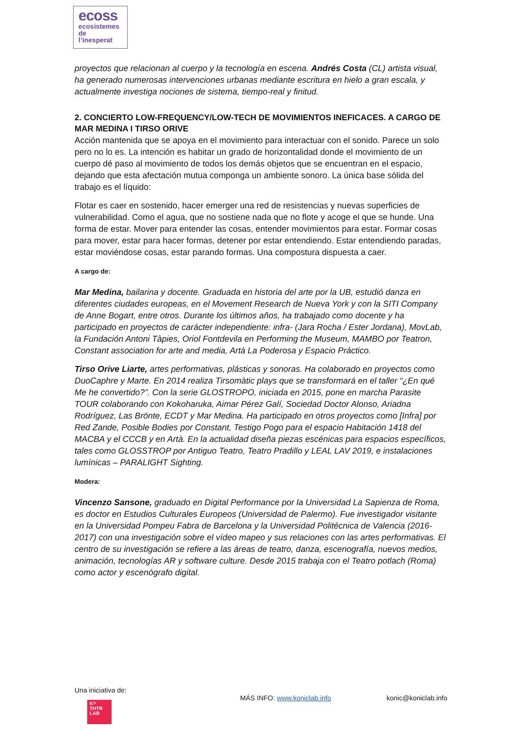ecoss
ecosistemes
de
l’inesperat
proyectos que relacionan al cuerpo y la tecnología en escena. Andrés Costa (CL) artista visual, ha generado numerosas intervenciones urbanas mediante escritura en hielo a gran escala, y actualmente investiga nociones de sistema, tiempo-real y finitud.
2. CONCIERTO LOW-FREQUENCY/LOW-TECH DE MOVIMIENTOS INEFICACES. A CARGO DE MAR MEDINA I TIRSO ORIVE
Acción mantenida que se apoya en el movimiento para interactuar con el sonido. Parece un solo pero no lo es. La intención es habitar un grado de horizontalidad donde el movimiento de un cuerpo dé paso al movimiento de todos los demás objetos que se encuentran en el espacio, dejando que esta afectación mutua componga un ambiente sonoro. La única base sólida del trabajo es el líquido:
Flotar es caer en sostenido, hacer emerger una red de resistencias y nuevas superficies de vulnerabilidad. Como el agua, que no sostiene nada que no flote y acoge el que se hunde. Una forma de estar. Mover para entender las cosas, entender movimientos para estar. Formar cosas para mover, estar para hacer formas, detener por estar entendiendo. Estar entendiendo paradas, estar moviéndose cosas, estar parando formas. Una compostura dispuesta a caer.
A cargo de:
Mar Medina, bailarina y docente. Graduada en historia del arte por la UB, estudió danza en diferentes ciudades europeas, en el Movement Research de Nueva York y con la SITI Company de Anne Bogart, entre otros. Durante los últimos años, ha trabajado como docente y ha participado en proyectos de carácter independiente: infra- (Jara Rocha / Ester Jordana), MovLab, la Fundación Antoni Tàpies, Oriol Fontdevila en Performing the Museum, MAMBO por Teatron, Constant association for arte and media, Artà La Poderosa y Espacio Práctico.
Tirso Orive Liarte, artes performativas, plásticas y sonoras. Ha colaborado en proyectos como DuoCaphre y Marte. En 2014 realiza Tirsomàtic plays que se transformará en el taller “¿En qué Me he convertido?”. Con la serie GLOSTROPO, iniciada en 2015, pone en marcha Parasite TOUR colaborando con Kokoharuka, Aimar Pérez Galí, Sociedad Doctor Alonso, Ariadna Rodríguez, Las Brönte, ECDT y Mar Medina. Ha participado en otros proyectos como [Infra] por Red Zande, Posible Bodies por Constant, Testigo Pogo para el espacio Habitación 1418 del MACBA y el CCCB y en Artà. En la actualidad diseña piezas escénicas para espacios específicos, tales como GLOSSTROP por Antiguo Teatro, Teatro Pradillo y LEAL LAV 2019, e instalaciones lumínicas – PARALIGHT Sighting.
Modera:
Vincenzo Sansone, graduado en Digital Performance por la Universidad La Sapienza de Roma, es doctor en Estudios Culturales Europeos (Universidad de Palermo). Fue investigador visitante en la Universidad Pompeu Fabra de Barcelona y la Universidad Politécnica de Valencia (2016-2017) con una investigación sobre el vídeo mapeo y sus relaciones con las artes performativas. El centro de su investigación se refiere a las áreas de teatro, danza, escenografía, nuevos medios, animación, tecnologías AR y software culture. Desde 2015 trabaja con el Teatro potlach (Roma) como actor y escenógrafo digital.
Una iniciativa de:
K^
THTR
LAB
MÁS INFO: www.koniclab.info konic@koniclab.info